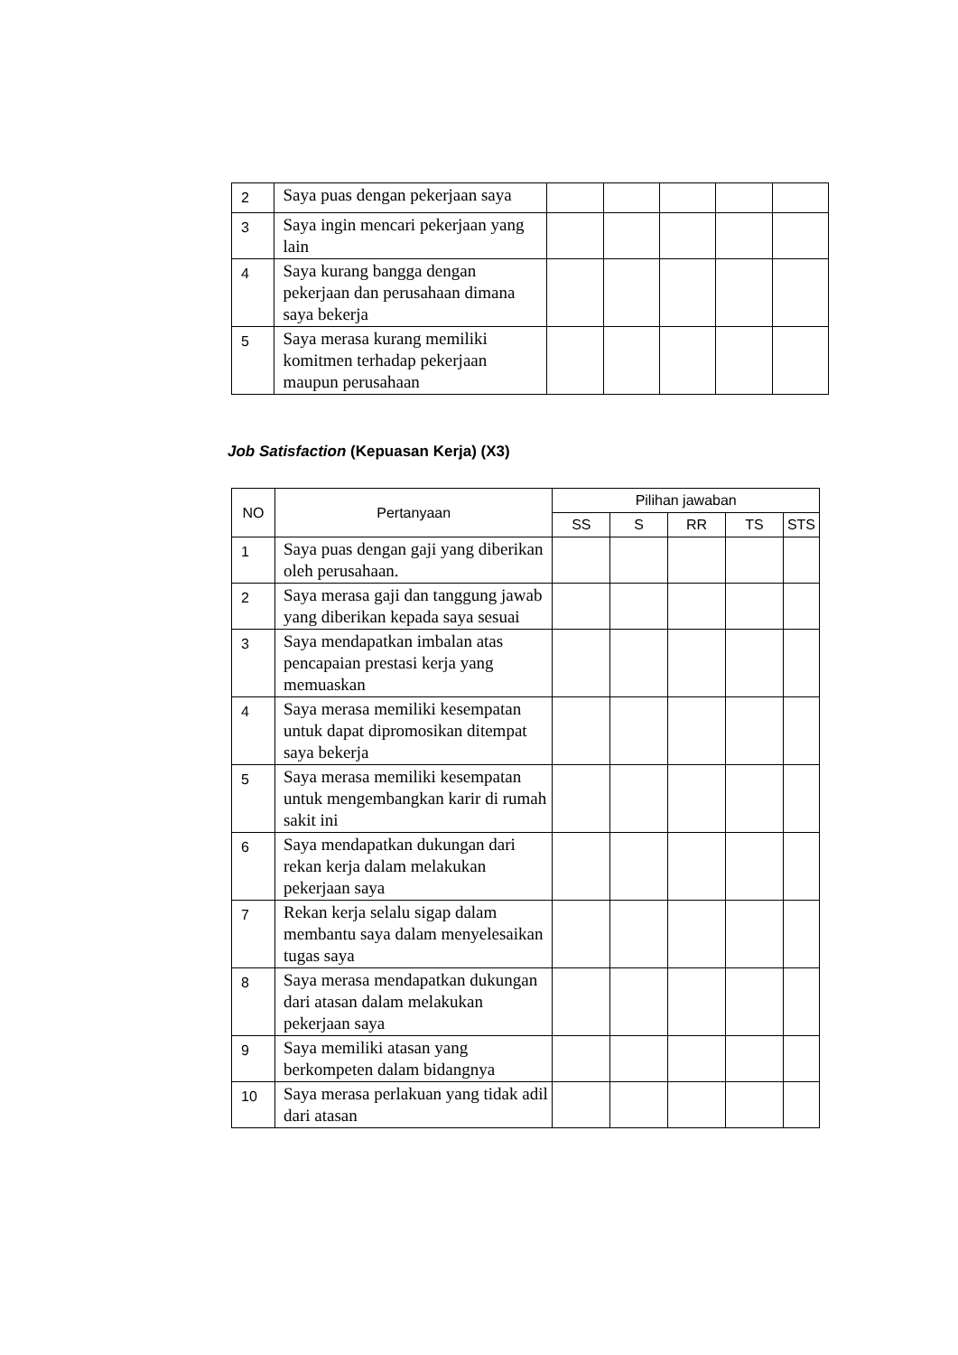| 2 | Saya puas dengan pekerjaan saya | | | | | |
| 3 | Saya ingin mencari pekerjaan yang lain | | | | | |
| 4 | Saya kurang bangga dengan pekerjaan dan perusahaan dimana saya bekerja | | | | | |
| 5 | Saya merasa kurang memiliki komitmen terhadap pekerjaan maupun perusahaan | | | | | |
Job Satisfaction (Kepuasan Kerja) (X3)
| NO | Pertanyaan | Pilihan jawaban | | | | |
| --- | --- | --- | --- | --- | --- | --- |
| | | SS | S | RR | TS | STS |
| 1 | Saya puas dengan gaji yang diberikan oleh perusahaan. | | | | | |
| 2 | Saya merasa gaji dan tanggung jawab yang diberikan kepada saya sesuai | | | | | |
| 3 | Saya mendapatkan imbalan atas pencapaian prestasi kerja yang memuaskan | | | | | |
| 4 | Saya merasa memiliki kesempatan untuk dapat dipromosikan ditempat saya bekerja | | | | | |
| 5 | Saya merasa memiliki kesempatan untuk mengembangkan karir di rumah sakit ini | | | | | |
| 6 | Saya mendapatkan dukungan dari rekan kerja dalam melakukan pekerjaan saya | | | | | |
| 7 | Rekan kerja selalu sigap dalam membantu saya dalam menyelesaikan tugas saya | | | | | |
| 8 | Saya merasa mendapatkan dukungan dari atasan dalam melakukan pekerjaan saya | | | | | |
| 9 | Saya memiliki atasan yang berkompeten dalam bidangnya | | | | | |
| 10 | Saya merasa perlakuan yang tidak adil dari atasan | | | | | |